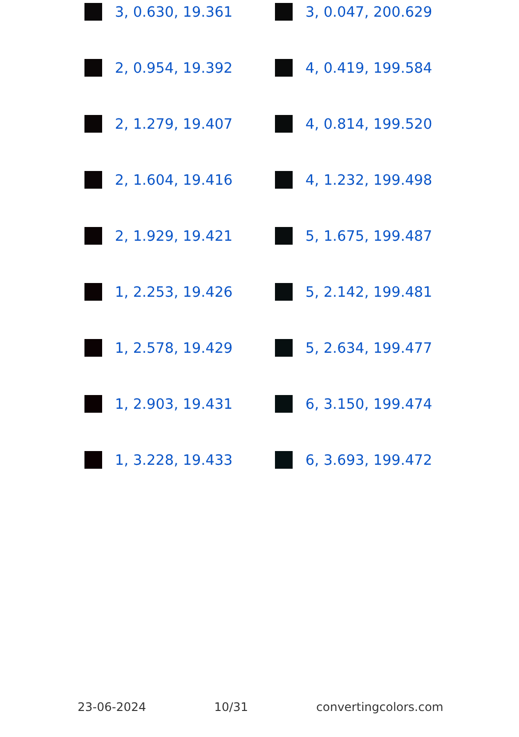3, 0.630, 19.361
2, 0.954, 19.392
2, 1.279, 19.407
2, 1.604, 19.416
2, 1.929, 19.421
1, 2.253, 19.426
1, 2.578, 19.429
1, 2.903, 19.431
1, 3.228, 19.433
3, 0.047, 200.629
4, 0.419, 199.584
4, 0.814, 199.520
4, 1.232, 199.498
5, 1.675, 199.487
5, 2.142, 199.481
5, 2.634, 199.477
6, 3.150, 199.474
6, 3.693, 199.472
23-06-2024 10/31 convertingcolors.com